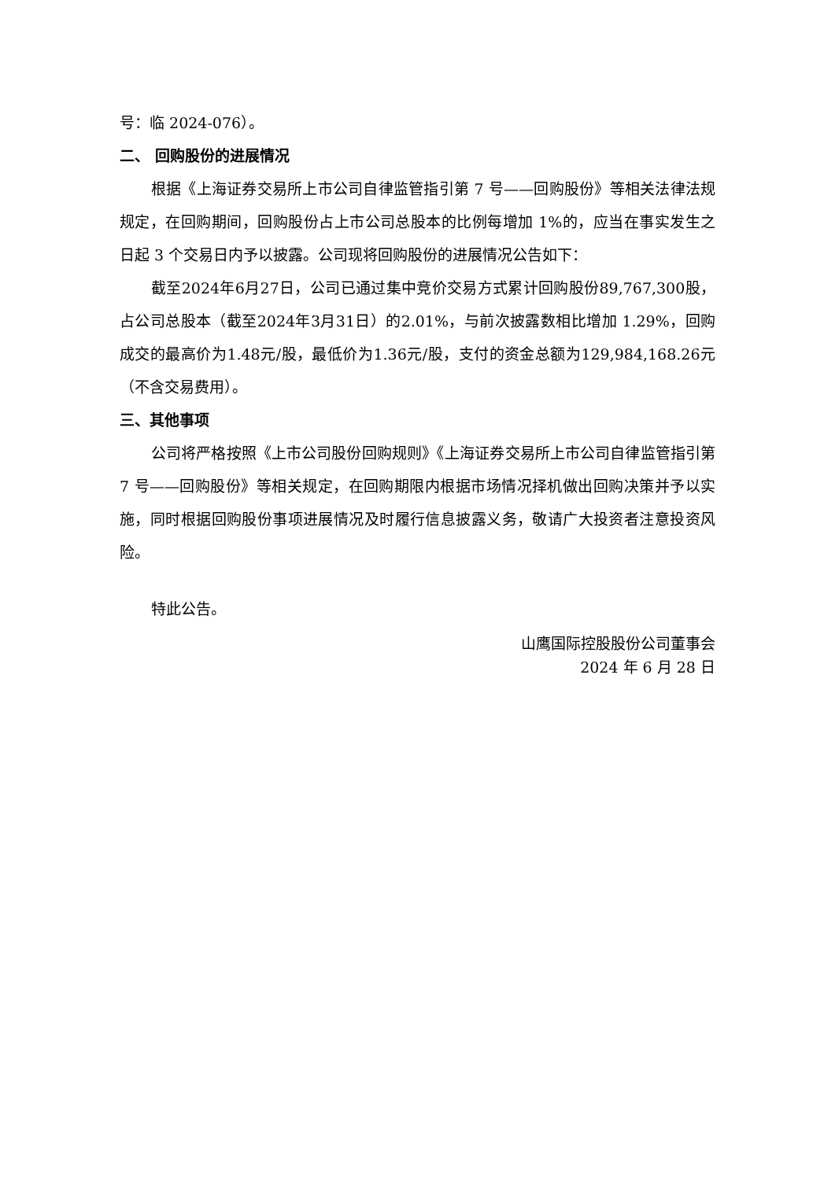号：临 2024-076）。
二、 回购股份的进展情况
根据《上海证券交易所上市公司自律监管指引第 7 号——回购股份》等相关法律法规规定，在回购期间，回购股份占上市公司总股本的比例每增加 1%的，应当在事实发生之日起 3 个交易日内予以披露。公司现将回购股份的进展情况公告如下：
截至2024年6月27日，公司已通过集中竞价交易方式累计回购股份89,767,300股，占公司总股本（截至2024年3月31日）的2.01%，与前次披露数相比增加 1.29%，回购成交的最高价为1.48元/股，最低价为1.36元/股，支付的资金总额为129,984,168.26元（不含交易费用）。
三、其他事项
公司将严格按照《上市公司股份回购规则》《上海证券交易所上市公司自律监管指引第 7 号——回购股份》等相关规定，在回购期限内根据市场情况择机做出回购决策并予以实施，同时根据回购股份事项进展情况及时履行信息披露义务，敬请广大投资者注意投资风险。
特此公告。
山鹰国际控股股份公司董事会
2024 年 6 月 28 日